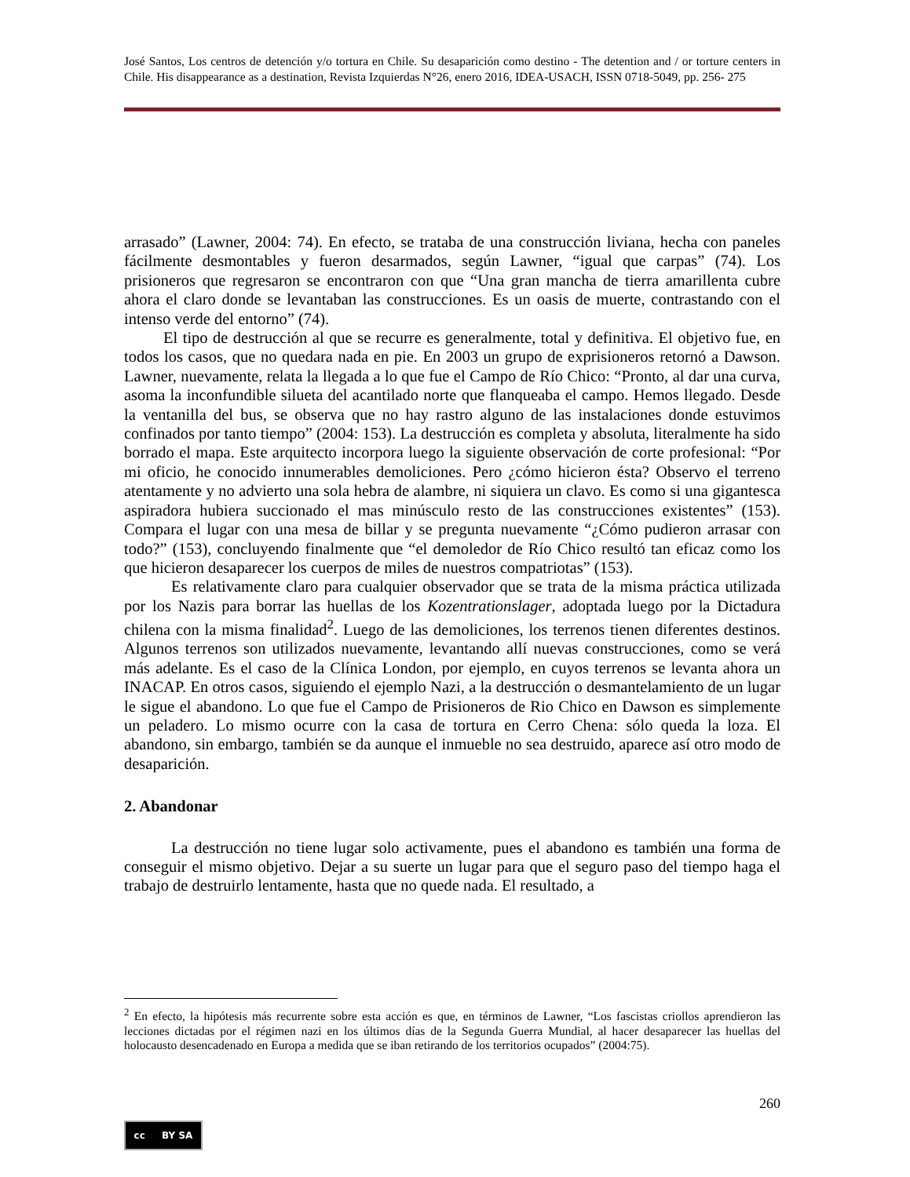José Santos, Los centros de detención y/o tortura en Chile. Su desaparición como destino - The detention and / or torture centers in Chile. His disappearance as a destination, Revista Izquierdas N°26, enero 2016, IDEA-USACH, ISSN 0718-5049, pp. 256- 275
arrasado” (Lawner, 2004: 74). En efecto, se trataba de una construcción liviana, hecha con paneles fácilmente desmontables y fueron desarmados, según Lawner, “igual que carpas” (74). Los prisioneros que regresaron se encontraron con que “Una gran mancha de tierra amarillenta cubre ahora el claro donde se levantaban las construcciones. Es un oasis de muerte, contrastando con el intenso verde del entorno” (74).
El tipo de destrucción al que se recurre es generalmente, total y definitiva. El objetivo fue, en todos los casos, que no quedara nada en pie. En 2003 un grupo de exprisioneros retornó a Dawson. Lawner, nuevamente, relata la llegada a lo que fue el Campo de Río Chico: “Pronto, al dar una curva, asoma la inconfundible silueta del acantilado norte que flanqueaba el campo. Hemos llegado. Desde la ventanilla del bus, se observa que no hay rastro alguno de las instalaciones donde estuvimos confinados por tanto tiempo” (2004: 153). La destrucción es completa y absoluta, literalmente ha sido borrado el mapa. Este arquitecto incorpora luego la siguiente observación de corte profesional: “Por mi oficio, he conocido innumerables demoliciones. Pero ¿cómo hicieron ésta? Observo el terreno atentamente y no advierto una sola hebra de alambre, ni siquiera un clavo. Es como si una gigantesca aspiradora hubiera succionado el mas minúsculo resto de las construcciones existentes” (153). Compara el lugar con una mesa de billar y se pregunta nuevamente “¿Cómo pudieron arrasar con todo?” (153), concluyendo finalmente que “el demoledor de Río Chico resultó tan eficaz como los que hicieron desaparecer los cuerpos de miles de nuestros compatriotas” (153).
Es relativamente claro para cualquier observador que se trata de la misma práctica utilizada por los Nazis para borrar las huellas de los Kozentrationslager, adoptada luego por la Dictadura chilena con la misma finalidad<sup>2</sup>. Luego de las demoliciones, los terrenos tienen diferentes destinos. Algunos terrenos son utilizados nuevamente, levantando allí nuevas construcciones, como se verá más adelante. Es el caso de la Clínica London, por ejemplo, en cuyos terrenos se levanta ahora un INACAP. En otros casos, siguiendo el ejemplo Nazi, a la destrucción o desmantelamiento de un lugar le sigue el abandono. Lo que fue el Campo de Prisioneros de Rio Chico en Dawson es simplemente un peladero. Lo mismo ocurre con la casa de tortura en Cerro Chena: sólo queda la loza. El abandono, sin embargo, también se da aunque el inmueble no sea destruido, aparece así otro modo de desaparición.
2. Abandonar
La destrucción no tiene lugar solo activamente, pues el abandono es también una forma de conseguir el mismo objetivo. Dejar a su suerte un lugar para que el seguro paso del tiempo haga el trabajo de destruirlo lentamente, hasta que no quede nada. El resultado, a
<sup>2</sup> En efecto, la hipótesis más recurrente sobre esta acción es que, en términos de Lawner, “Los fascistas criollos aprendieron las lecciones dictadas por el régimen nazi en los últimos días de la Segunda Guerra Mundial, al hacer desaparecer las huellas del holocausto desencadenado en Europa a medida que se iban retirando de los territorios ocupados” (2004:75).
260
cc BY SA